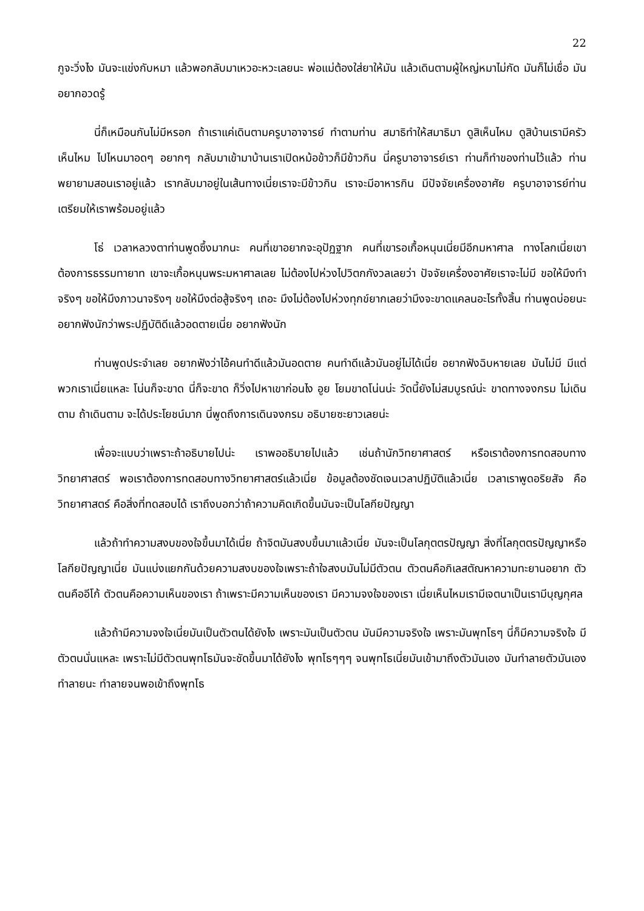22
กูจะวิ่งไง มันจะแข่งกับหมา แล้วพอกลับมาเหวอะหวะเลยนะ พ่อแม่ต้องใส่ยาให้มัน แล้วเดินตามผู้ใหญ่หมาไม่กัด มันก็ไม่เชื่อ มันอยากอวดรู้
นี่ก็เหมือนกันไม่มีหรอก ถ้าเราแค่เดินตามครูบาอาจารย์ ทำตามท่าน สมาธิทำให้สมาธิมา ดูสิเห็นไหม ดูสิบ้านเรามีครัวเห็นไหม ไปไหนมาอดๆ อยากๆ กลับมาเข้ามาบ้านเราเปิดหม้อข้าวก็มีข้าวกิน นี่ครูบาอาจารย์เรา ท่านก็ทำของท่านไว้แล้ว ท่านพยายามสอนเราอยู่แล้ว เรากลับมาอยู่ในเส้นทางเนี่ยเราจะมีข้าวกิน เราจะมีอาหารกิน มีปัจจัยเครื่องอาศัย ครูบาอาจารย์ท่านเตรียมให้เราพร้อมอยู่แล้ว
โธ่ เวลาหลวงตาท่านพูดซึ้งมากนะ คนที่เขาอยากจะอุปัฏฐาก คนที่เขารอเกื้อหนุนเนี่ยมีอีกมหาศาล ทางโลกเนี่ยเขาต้องการธรรมทายาท เขาจะเกื้อหนุนพระมหาศาลเลย ไม่ต้องไปห่วงไปวิตกกังวลเลยว่า ปัจจัยเครื่องอาศัยเราจะไม่มี ขอให้มึงทำจริงๆ ขอให้มึงภาวนาจริงๆ ขอให้มึงต่อสู้จริงๆ เถอะ มึงไม่ต้องไปห่วงทุกข์ยากเลยว่ามึงจะขาดแคลนอะไรทั้งสิ้น ท่านพูดบ่อยนะ อยากฟังนักว่าพระปฏิบัติดีแล้วอดตายเนี่ย อยากฟังนัก
ท่านพูดประจำเลย อยากฟังว่าไอ้คนทำดีแล้วมันอดตาย คนทำดีแล้วมันอยู่ไม่ได้เนี่ย อยากฟังฉิบหายเลย มันไม่มี มีแต่พวกเราเนี่ยแหละ โน่นก็จะขาด นี่ก็จะขาด ก็วิ่งไปหาเขาก่อนไง อูย โยมขาดโน่นน่ะ วัดนี้ยังไม่สมบูรณ์น่ะ ขาดทางจงกรม ไม่เดินตาม ถ้าเดินตาม จะได้ประโยชน์มาก นี่พูดถึงการเดินจงกรม อธิบายซะยาวเลยน่ะ
เพื่อจะแบบว่าเพราะถ้าอธิบายไปน่ะ เราพออธิบายไปแล้ว เช่นถ้านักวิทยาศาสตร์ หรือเราต้องการทดสอบทางวิทยาศาสตร์ พอเราต้องการทดสอบทางวิทยาศาสตร์แล้วเนี่ย ข้อมูลต้องชัดเจนเวลาปฏิบัติแล้วเนี่ย เวลาเราพูดอริยสัจ คือวิทยาศาสตร์ คือสิ่งที่ทดสอบได้ เราถึงบอกว่าถ้าความคิดเกิดขึ้นมันจะเป็นโลกียปัญญา
แล้วถ้าทำความสงบของใจขึ้นมาได้เนี่ย ถ้าจิตมันสงบขึ้นมาแล้วเนี่ย มันจะเป็นโลกุตตรปัญญา สิ่งที่โลกุตตรปัญญาหรือโลกียปัญญาเนี่ย มันแบ่งแยกกันด้วยความสงบของใจเพราะถ้าใจสงบมันไม่มีตัวตน ตัวตนคือกิเลสตัณหาความทะยานอยาก ตัวตนคืออีโก้ ตัวตนคือความเห็นของเรา ถ้าเพราะมีความเห็นของเรา มีความจงใจของเรา เนี่ยเห็นไหมเรามีเจตนาเป็นเรามีบุญกุศล
แล้วถ้ามีความจงใจเนี่ยมันเป็นตัวตนได้ยังไง เพราะมันเป็นตัวตน มันมีความจริงใจ เพราะมันพุทโธๆ นี่ก็มีความจริงใจ มีตัวตนนั่นแหละ เพราะไม่มีตัวตนพุทโธมันจะชัดขึ้นมาได้ยังไง พุทโธๆๆๆ จนพุทโธเนี่ยมันเข้ามาถึงตัวมันเอง มันทำลายตัวมันเอง ทำลายนะ ทำลายจนพอเข้าถึงพุทโธ